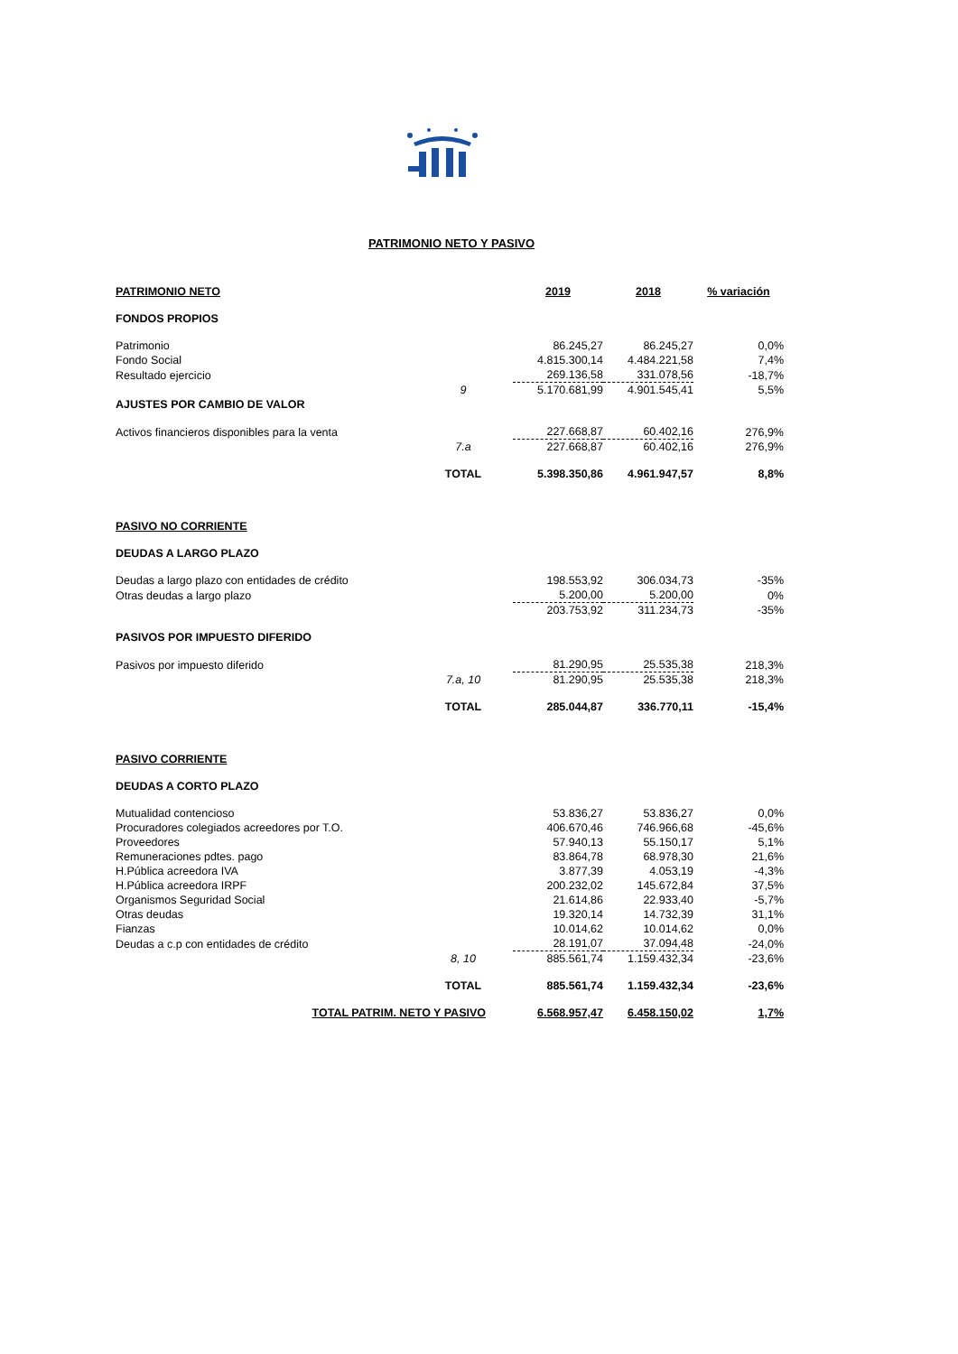PATRIMONIO NETO Y PASIVO
| PATRIMONIO NETO | | | 2019 | 2018 | % variación |
| FONDOS PROPIOS | | | | | |
| Patrimonio | | | 86.245,27 | 86.245,27 | 0,0% |
| Fondo Social | | | 4.815.300,14 | 4.484.221,58 | 7,4% |
| Resultado ejercicio | | | 269.136,58 | 331.078,56 | -18,7% |
| | 9 | | 5.170.681,99 | 4.901.545,41 | 5,5% |
| AJUSTES POR CAMBIO DE VALOR | | | | | |
| Activos financieros disponibles para la venta | | | 227.668,87 | 60.402,16 | 276,9% |
| | 7.a | | 227.668,87 | 60.402,16 | 276,9% |
| | TOTAL | | 5.398.350,86 | 4.961.947,57 | 8,8% |
| PASIVO NO CORRIENTE | | | | | |
| DEUDAS A LARGO PLAZO | | | | | |
| Deudas a largo plazo con entidades de crédito | | | 198.553,92 | 306.034,73 | -35% |
| Otras deudas a largo plazo | | | 5.200,00 | 5.200,00 | 0% |
| | | | 203.753,92 | 311.234,73 | -35% |
| PASIVOS POR IMPUESTO DIFERIDO | | | | | |
| Pasivos por impuesto diferido | | | 81.290,95 | 25.535,38 | 218,3% |
| | 7.a, 10 | | 81.290,95 | 25.535,38 | 218,3% |
| | TOTAL | | 285.044,87 | 336.770,11 | -15,4% |
| PASIVO CORRIENTE | | | | | |
| DEUDAS A CORTO PLAZO | | | | | |
| Mutualidad contencioso | | | 53.836,27 | 53.836,27 | 0,0% |
| Procuradores colegiados acreedores por T.O. | | | 406.670,46 | 746.966,68 | -45,6% |
| Proveedores | | | 57.940,13 | 55.150,17 | 5,1% |
| Remuneraciones pdtes. pago | | | 83.864,78 | 68.978,30 | 21,6% |
| H.Pública acreedora IVA | | | 3.877,39 | 4.053,19 | -4,3% |
| H.Pública acreedora IRPF | | | 200.232,02 | 145.672,84 | 37,5% |
| Organismos Seguridad Social | | | 21.614,86 | 22.933,40 | -5,7% |
| Otras deudas | | | 19.320,14 | 14.732,39 | 31,1% |
| Fianzas | | | 10.014,62 | 10.014,62 | 0,0% |
| Deudas a c.p con entidades de crédito | | | 28.191,07 | 37.094,48 | -24,0% |
| | 8, 10 | | 885.561,74 | 1.159.432,34 | -23,6% |
| | TOTAL | | 885.561,74 | 1.159.432,34 | -23,6% |
| TOTAL PATRIM. NETO Y PASIVO | | | 6.568.957,47 | 6.458.150,02 | 1,7% |